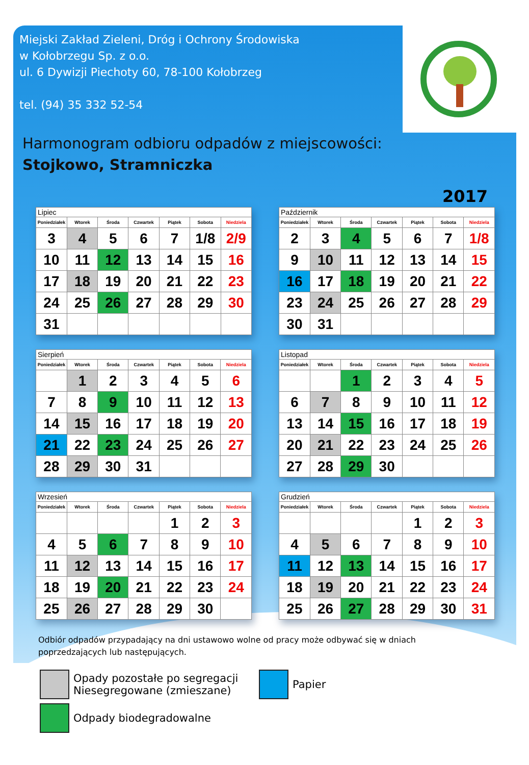Miejski Zakład Zieleni, Dróg i Ochrony Środowiska
w Kołobrzegu Sp. z o.o.
ul. 6 Dywizji Piechoty 60, 78-100 Kołobrzeg
tel. (94) 35 332 52-54
Harmonogram odbioru odpadów z miejscowości:
Stojkowo, Stramniczka
2017
| Lipiec | | | | | | |
| Poniedziałek | Wtorek | Środa | Czwartek | Piątek | Sobota | Niedziela |
| 3 | 4 | 5 | 6 | 7 | 1/8 | 2/9 |
| 10 | 11 | 12 | 13 | 14 | 15 | 16 |
| 17 | 18 | 19 | 20 | 21 | 22 | 23 |
| 24 | 25 | 26 | 27 | 28 | 29 | 30 |
| 31 | | | | | | |
| Październik | | | | | | |
| Poniedziałek | Wtorek | Środa | Czwartek | Piątek | Sobota | Niedziela |
| 2 | 3 | 4 | 5 | 6 | 7 | 1/8 |
| 9 | 10 | 11 | 12 | 13 | 14 | 15 |
| 16 | 17 | 18 | 19 | 20 | 21 | 22 |
| 23 | 24 | 25 | 26 | 27 | 28 | 29 |
| 30 | 31 | | | | | |
| Sierpień | | | | | | |
| Poniedziałek | Wtorek | Środa | Czwartek | Piątek | Sobota | Niedziela |
| | 1 | 2 | 3 | 4 | 5 | 6 |
| 7 | 8 | 9 | 10 | 11 | 12 | 13 |
| 14 | 15 | 16 | 17 | 18 | 19 | 20 |
| 21 | 22 | 23 | 24 | 25 | 26 | 27 |
| 28 | 29 | 30 | 31 | | | |
| Listopad | | | | | | |
| Poniedziałek | Wtorek | Środa | Czwartek | Piątek | Sobota | Niedziela |
| | | 1 | 2 | 3 | 4 | 5 |
| 6 | 7 | 8 | 9 | 10 | 11 | 12 |
| 13 | 14 | 15 | 16 | 17 | 18 | 19 |
| 20 | 21 | 22 | 23 | 24 | 25 | 26 |
| 27 | 28 | 29 | 30 | | | |
| Wrzesień | | | | | | |
| Poniedziałek | Wtorek | Środa | Czwartek | Piątek | Sobota | Niedziela |
| | | | | 1 | 2 | 3 |
| 4 | 5 | 6 | 7 | 8 | 9 | 10 |
| 11 | 12 | 13 | 14 | 15 | 16 | 17 |
| 18 | 19 | 20 | 21 | 22 | 23 | 24 |
| 25 | 26 | 27 | 28 | 29 | 30 | |
| Grudzień | | | | | | |
| Poniedziałek | Wtorek | Środa | Czwartek | Piątek | Sobota | Niedziela |
| | | | | 1 | 2 | 3 |
| 4 | 5 | 6 | 7 | 8 | 9 | 10 |
| 11 | 12 | 13 | 14 | 15 | 16 | 17 |
| 18 | 19 | 20 | 21 | 22 | 23 | 24 |
| 25 | 26 | 27 | 28 | 29 | 30 | 31 |
Odbiór odpadów przypadający na dni ustawowo wolne od pracy może odbywać się w dniach poprzedzających lub następujących.
Opady pozostałe po segregacji
Niesegregowane (zmieszane)
Papier
Odpady biodegradowalne